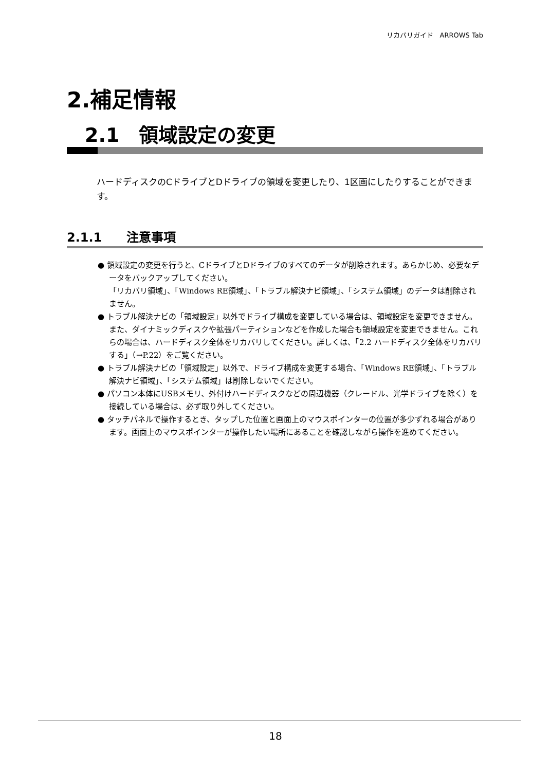リカバリガイド　ARROWS Tab
2.補足情報
2.1　領域設定の変更
ハードディスクのCドライブとDドライブの領域を変更したり、1区画にしたりすることができます。
2.1.1　　注意事項
● 領域設定の変更を行うと、CドライブとDドライブのすべてのデータが削除されます。あらかじめ、必要なデータをバックアップしてください。
「リカバリ領域」、「Windows RE領域」、「トラブル解決ナビ領域」、「システム領域」のデータは削除されません。
● トラブル解決ナビの「領域設定」以外でドライブ構成を変更している場合は、領域設定を変更できません。また、ダイナミックディスクや拡張パーティションなどを作成した場合も領域設定を変更できません。これらの場合は、ハードディスク全体をリカバリしてください。詳しくは、「2.2 ハードディスク全体をリカバリする」（→P.22）をご覧ください。
● トラブル解決ナビの「領域設定」以外で、ドライブ構成を変更する場合、「Windows RE領域」、「トラブル解決ナビ領域」、「システム領域」は削除しないでください。
● パソコン本体にUSBメモリ、外付けハードディスクなどの周辺機器（クレードル、光学ドライブを除く）を接続している場合は、必ず取り外してください。
● タッチパネルで操作するとき、タップした位置と画面上のマウスポインターの位置が多少ずれる場合があります。画面上のマウスポインターが操作したい場所にあることを確認しながら操作を進めてください。
18